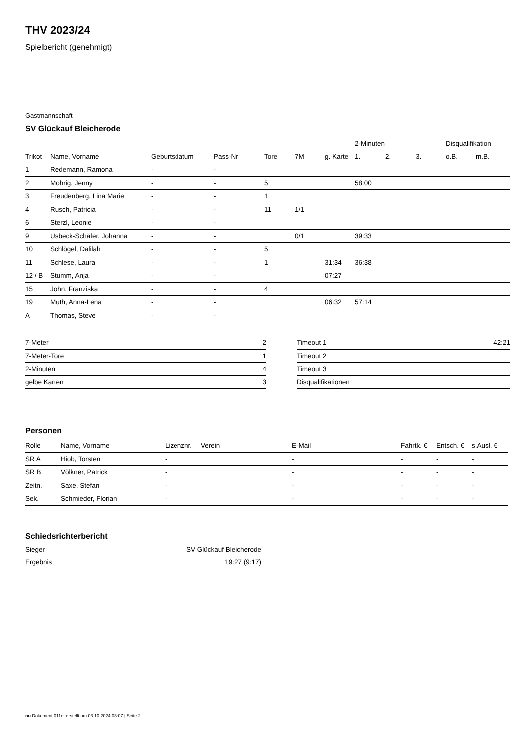THV 2023/24
Spielbericht (genehmigt)
Gastmannschaft
SV Glückauf Bleicherode
| | | | | | | | 2-Minuten | | | Disqualifikation | |
| --- | --- | --- | --- | --- | --- | --- | --- | --- | --- | --- | --- |
| Trikot | Name, Vorname | Geburtsdatum | Pass-Nr | Tore | 7M | g. Karte | 1. | 2. | 3. | o.B. | m.B. |
| 1 | Redemann, Ramona | - | - | | | | | | | | |
| 2 | Mohrig, Jenny | - | - | 5 | | | 58:00 | | | | |
| 3 | Freudenberg, Lina Marie | - | - | 1 | | | | | | | |
| 4 | Rusch, Patricia | - | - | 11 | 1/1 | | | | | | |
| 6 | Sterzl, Leonie | - | - | | | | | | | | |
| 9 | Usbeck-Schäfer, Johanna | - | - | | 0/1 | | 39:33 | | | | |
| 10 | Schlögel, Dalilah | - | - | 5 | | | | | | | |
| 11 | Schlese, Laura | - | - | 1 | | 31:34 | 36:38 | | | | |
| 12 / B | Stumm, Anja | - | - | | | 07:27 | | | | | |
| 15 | John, Franziska | - | - | 4 | | | | | | | |
| 19 | Muth, Anna-Lena | - | - | | | 06:32 | 57:14 | | | | |
| A | Thomas, Steve | - | - | | | | | | | | |
| 7-Meter | 2 |
| 7-Meter-Tore | 1 |
| 2-Minuten | 4 |
| gelbe Karten | 3 |
| Timeout 1 | 42:21 |
| Timeout 2 | |
| Timeout 3 | |
| Disqualifikationen | |
Personen
| Rolle | Name, Vorname | Lizenznr. | Verein | E-Mail | Fahrtk. € | Entsch. € | s.Ausl. € |
| --- | --- | --- | --- | --- | --- | --- | --- |
| SR A | Hiob, Torsten | - | | - | - | - | - |
| SR B | Völkner, Patrick | - | | - | - | - | - |
| Zeitn. | Saxe, Stefan | - | | - | - | - | - |
| Sek. | Schmieder, Florian | - | | - | - | - | - |
Schiedsrichterbericht
| Sieger | SV Glückauf Bleicherode |
| Ergebnis | 19:27 (9:17) |
nu.Dokument 011e, erstellt am 03.10.2024 03:07 | Seite 2